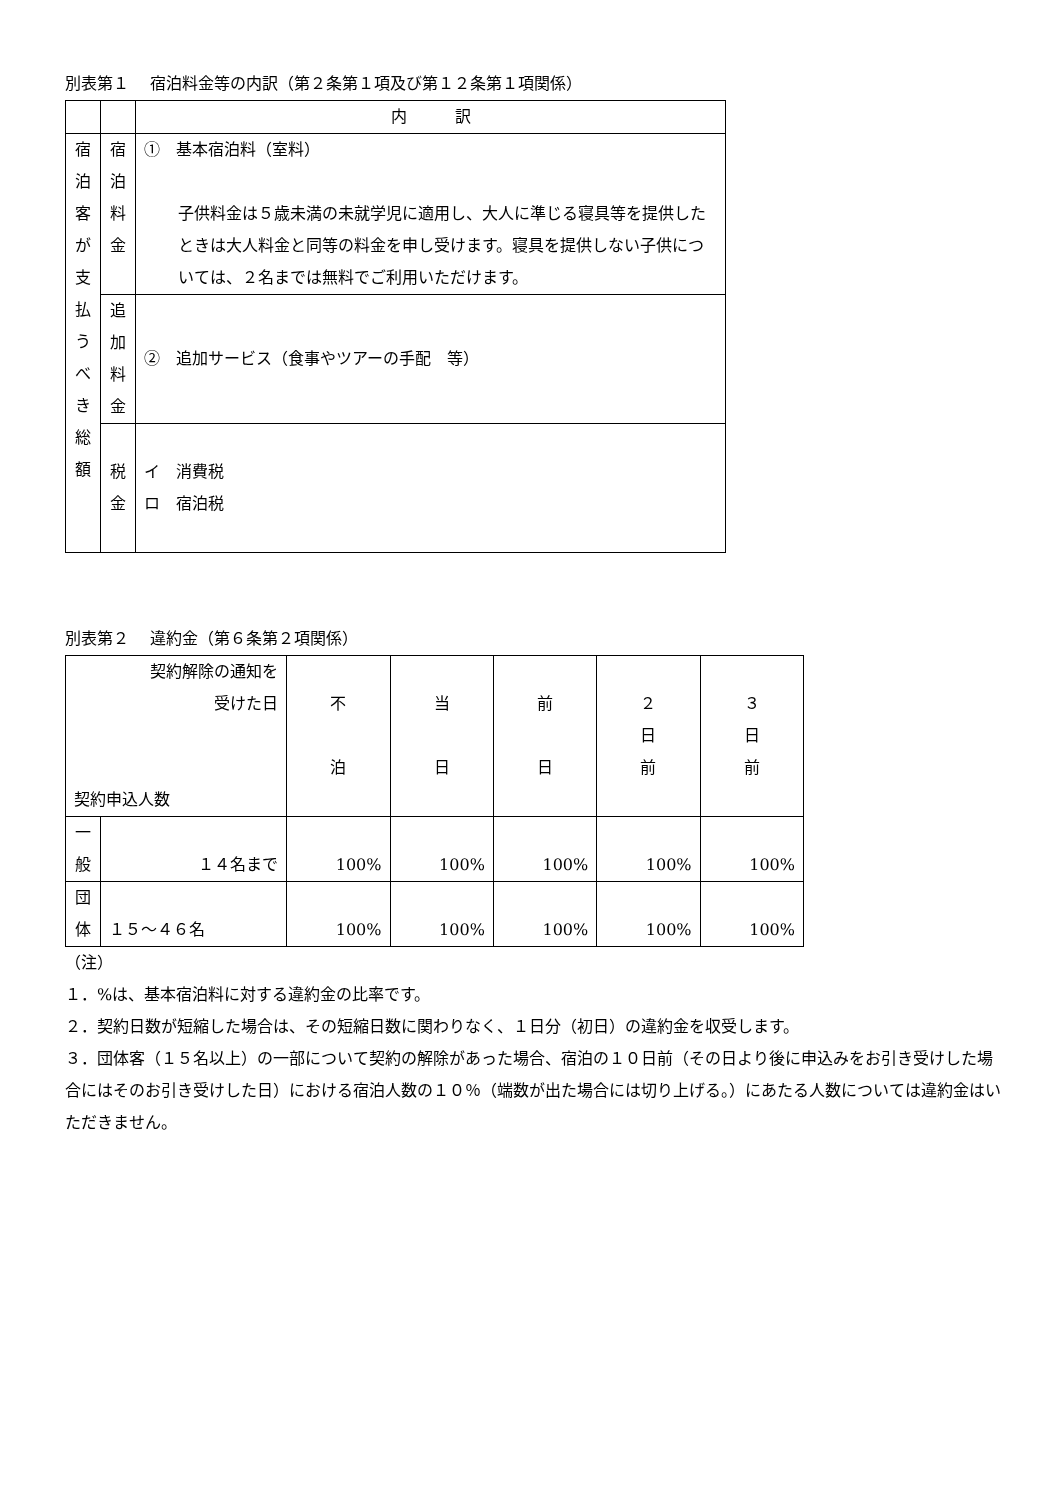別表第１　 宿泊料金等の内訳（第２条第１項及び第１２条第１項関係）
| | | 内 訳 |
| 宿 泊 客 が 支 払 う べ き 総 額 | 宿 泊 料 金 | ① 基本宿泊料（室料） 子供料金は５歳未満の未就学児に適用し、大人に準じる寝具等を提供したときは大人料金と同等の料金を申し受けます。寝具を提供しない子供については、２名までは無料でご利用いただけます。 |
| | 追 加 料 金 | ② 追加サービス（食事やツアーの手配 等） |
| | 税 金 | イ 消費税 ロ 宿泊税 |
別表第２　 違約金（第６条第２項関係）
| 契約解除の通知を 受けた日 契約申込人数 | | 不 泊 | 当 日 | 前 日 | ２ 日 前 | ３ 日 前 |
| 一 般 | １４名まで | 100% | 100% | 100% | 100% | 100% |
| 団 体 | １５～４６名 | 100% | 100% | 100% | 100% | 100% |
（注）
１．%は、基本宿泊料に対する違約金の比率です。
２．契約日数が短縮した場合は、その短縮日数に関わりなく、１日分（初日）の違約金を収受します。
３．団体客（１５名以上）の一部について契約の解除があった場合、宿泊の１０日前（その日より後に申込みをお引き受けした場合にはそのお引き受けした日）における宿泊人数の１０％（端数が出た場合には切り上げる。）にあたる人数については違約金はいただきません。